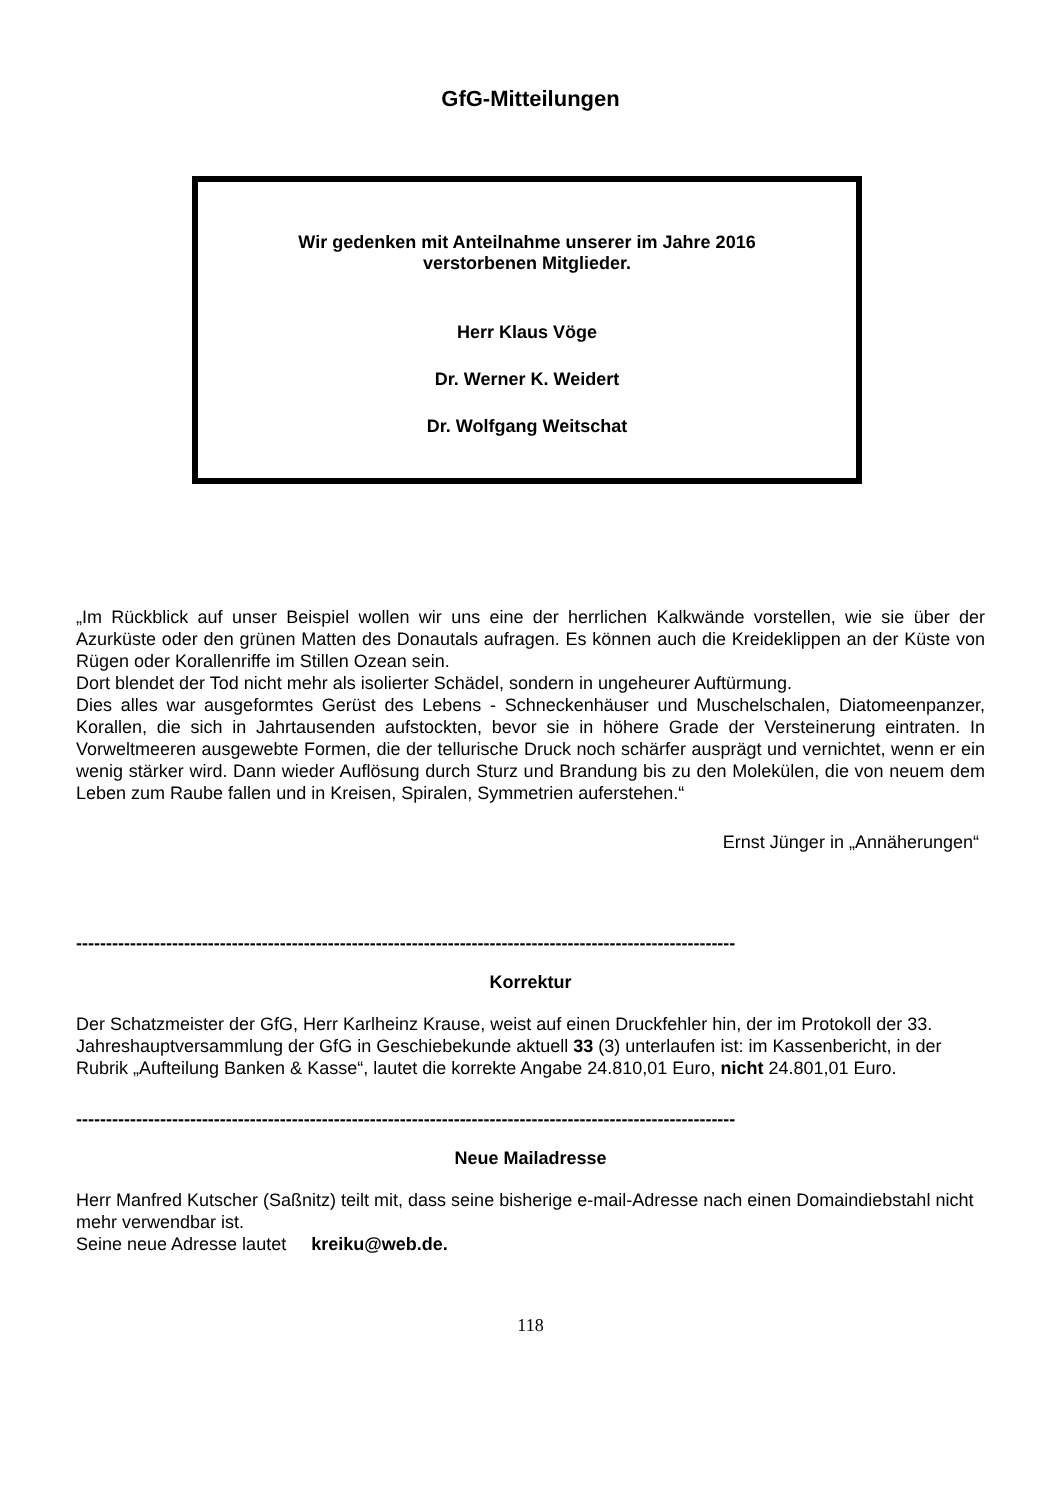GfG-Mitteilungen
Wir gedenken mit Anteilnahme unserer im Jahre 2016
verstorbenen Mitglieder.
Herr Klaus Vöge
Dr. Werner K. Weidert
Dr. Wolfgang Weitschat
„Im Rückblick auf unser Beispiel wollen wir uns eine der herrlichen Kalkwände vorstellen, wie sie über der Azurküste oder den grünen Matten des Donautals aufragen. Es können auch die Kreideklippen an der Küste von Rügen oder Korallenriffe im Stillen Ozean sein.
Dort blendet der Tod nicht mehr als isolierter Schädel, sondern in ungeheurer Auftürmung.
Dies alles war ausgeformtes Gerüst des Lebens - Schneckenhäuser und Muschelschalen, Diatomeenpanzer, Korallen, die sich in Jahrtausenden aufstockten, bevor sie in höhere Grade der Versteinerung eintraten. In Vorweltmeeren ausgewebte Formen, die der tellurische Druck noch schärfer ausprägt und vernichtet, wenn er ein wenig stärker wird. Dann wieder Auflösung durch Sturz und Brandung bis zu den Molekülen, die von neuem dem Leben zum Raube fallen und in Kreisen, Spiralen, Symmetrien auferstehen.“
Ernst Jünger in „Annäherungen“
--------------------------------------------------------------------------------------------------------------
Korrektur
Der Schatzmeister der GfG, Herr Karlheinz Krause, weist auf einen Druckfehler hin, der im Protokoll der 33. Jahreshauptversammlung der GfG in Geschiebekunde aktuell 33 (3) unterlaufen ist: im Kassenbericht, in der Rubrik „Aufteilung Banken & Kasse“, lautet die korrekte Angabe 24.810,01 Euro, nicht 24.801,01 Euro.
--------------------------------------------------------------------------------------------------------------
Neue Mailadresse
Herr Manfred Kutscher (Saßnitz) teilt mit, dass seine bisherige e-mail-Adresse nach einen Domaindiebstahl nicht mehr verwendbar ist.
Seine neue Adresse lautet kreiku@web.de.
118